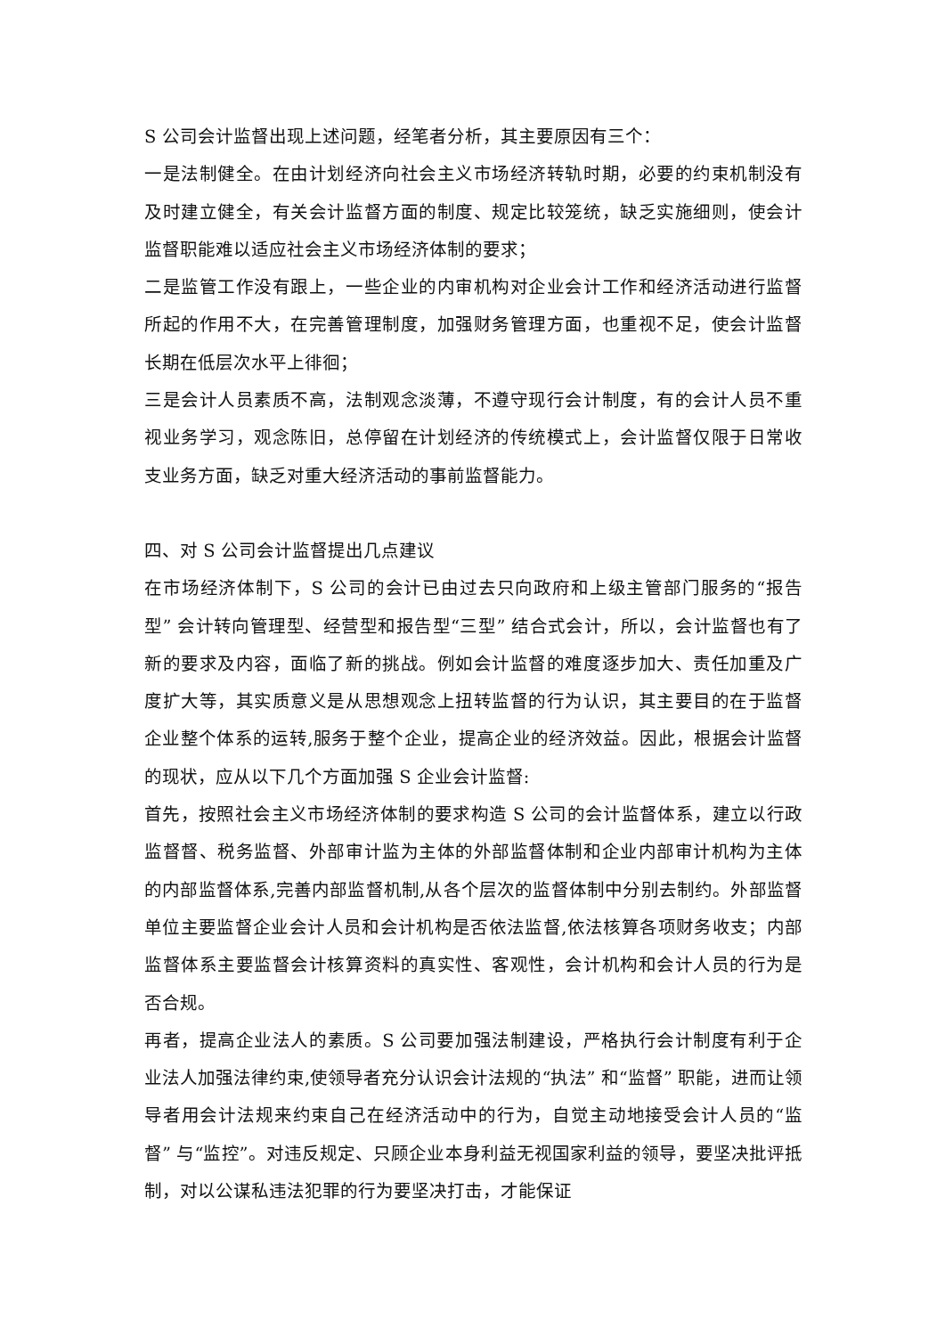S 公司会计监督出现上述问题，经笔者分析，其主要原因有三个：
一是法制健全。在由计划经济向社会主义市场经济转轨时期，必要的约束机制没有及时建立健全，有关会计监督方面的制度、规定比较笼统，缺乏实施细则，使会计监督职能难以适应社会主义市场经济体制的要求；
二是监管工作没有跟上，一些企业的内审机构对企业会计工作和经济活动进行监督所起的作用不大，在完善管理制度，加强财务管理方面，也重视不足，使会计监督长期在低层次水平上徘徊；
三是会计人员素质不高，法制观念淡薄，不遵守现行会计制度，有的会计人员不重视业务学习，观念陈旧，总停留在计划经济的传统模式上，会计监督仅限于日常收支业务方面，缺乏对重大经济活动的事前监督能力。
四、对 S 公司会计监督提出几点建议
在市场经济体制下，S 公司的会计已由过去只向政府和上级主管部门服务的“报告型” 会计转向管理型、经营型和报告型“三型” 结合式会计，所以，会计监督也有了新的要求及内容，面临了新的挑战。例如会计监督的难度逐步加大、责任加重及广度扩大等，其实质意义是从思想观念上扭转监督的行为认识，其主要目的在于监督企业整个体系的运转,服务于整个企业，提高企业的经济效益。因此，根据会计监督的现状，应从以下几个方面加强 S 企业会计监督:
首先，按照社会主义市场经济体制的要求构造 S 公司的会计监督体系，建立以行政监督督、税务监督、外部审计监为主体的外部监督体制和企业内部审计机构为主体的内部监督体系,完善内部监督机制,从各个层次的监督体制中分别去制约。外部监督单位主要监督企业会计人员和会计机构是否依法监督,依法核算各项财务收支；内部监督体系主要监督会计核算资料的真实性、客观性，会计机构和会计人员的行为是否合规。
再者，提高企业法人的素质。S 公司要加强法制建设，严格执行会计制度有利于企业法人加强法律约束,使领导者充分认识会计法规的“执法” 和“监督” 职能，进而让领导者用会计法规来约束自己在经济活动中的行为，自觉主动地接受会计人员的“监督” 与“监控”。对违反规定、只顾企业本身利益无视国家利益的领导，要坚决批评抵制，对以公谋私违法犯罪的行为要坚决打击，才能保证